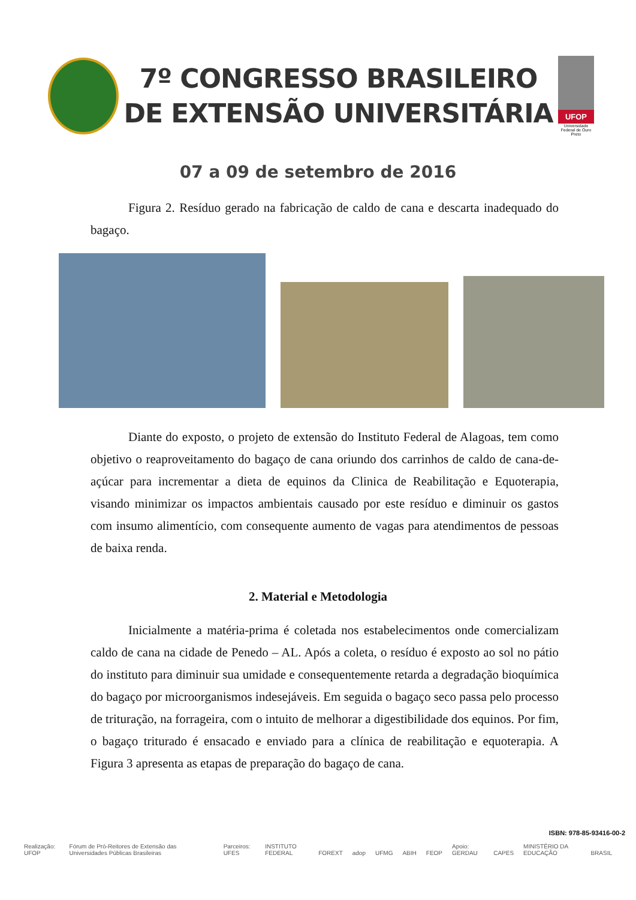7º CONGRESSO BRASILEIRO
DE EXTENSÃO UNIVERSITÁRIA
UFOP
Universidade Federal de Ouro Preto
07 a 09 de setembro de 2016
Figura 2. Resíduo gerado na fabricação de caldo de cana e descarta inadequado do bagaço.
Diante do exposto, o projeto de extensão do Instituto Federal de Alagoas, tem como objetivo o reaproveitamento do bagaço de cana oriundo dos carrinhos de caldo de cana-de-açúcar para incrementar a dieta de equinos da Clinica de Reabilitação e Equoterapia, visando minimizar os impactos ambientais causado por este resíduo e diminuir os gastos com insumo alimentício, com consequente aumento de vagas para atendimentos de pessoas de baixa renda.
2. Material e Metodologia
Inicialmente a matéria-prima é coletada nos estabelecimentos onde comercializam caldo de cana na cidade de Penedo – AL. Após a coleta, o resíduo é exposto ao sol no pátio do instituto para diminuir sua umidade e consequentemente retarda a degradação bioquímica do bagaço por microorganismos indesejáveis. Em seguida o bagaço seco passa pelo processo de trituração, na forrageira, com o intuito de melhorar a digestibilidade dos equinos. Por fim, o bagaço triturado é ensacado e enviado para a clínica de reabilitação e equoterapia. A Figura 3 apresenta as etapas de preparação do bagaço de cana.
ISBN: 978-85-93416-00-2
Realização: UFOP Fórum de Pró-Reitores de Extensão das Universidades Públicas Brasileiras Parceiros: UFES INSTITUTO FEDERAL FOREXT adop UFMG ABIH FEOP Apoio: GERDAU CAPES MINISTÉRIO DA EDUCAÇÃO BRASIL